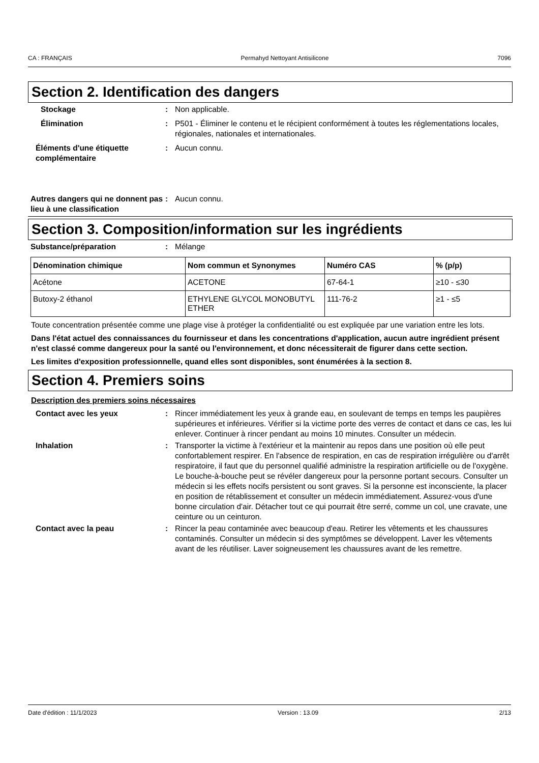CA : FRANÇAIS Permahyd Nettoyant Antisilicone 7096
Section 2. Identification des dangers
Stockage : Non applicable.
Élimination : P501 - Éliminer le contenu et le récipient conformément à toutes les réglementations locales, régionales, nationales et internationales.
Éléments d'une étiquette complémentaire
: Aucun connu.
Autres dangers qui ne donnent pas lieu à une classification
: Aucun connu.
Section 3. Composition/information sur les ingrédients
Substance/préparation : Mélange
| Dénomination chimique | Nom commun et Synonymes | Numéro CAS | % (p/p) |
| --- | --- | --- | --- |
| Acétone | ACETONE | 67-64-1 | ≥10 - ≤30 |
| Butoxy-2 éthanol | ETHYLENE GLYCOL MONOBUTYL ETHER | 111-76-2 | ≥1 - ≤5 |
Toute concentration présentée comme une plage vise à protéger la confidentialité ou est expliquée par une variation entre les lots.
Dans l'état actuel des connaissances du fournisseur et dans les concentrations d'application, aucun autre ingrédient présent n'est classé comme dangereux pour la santé ou l'environnement, et donc nécessiterait de figurer dans cette section.
Les limites d'exposition professionnelle, quand elles sont disponibles, sont énumérées à la section 8.
Section 4. Premiers soins
Description des premiers soins nécessaires
Contact avec les yeux : Rincer immédiatement les yeux à grande eau, en soulevant de temps en temps les paupières supérieures et inférieures. Vérifier si la victime porte des verres de contact et dans ce cas, les lui enlever. Continuer à rincer pendant au moins 10 minutes. Consulter un médecin.
Inhalation : Transporter la victime à l'extérieur et la maintenir au repos dans une position où elle peut confortablement respirer. En l'absence de respiration, en cas de respiration irrégulière ou d'arrêt respiratoire, il faut que du personnel qualifié administre la respiration artificielle ou de l'oxygène. Le bouche-à-bouche peut se révéler dangereux pour la personne portant secours. Consulter un médecin si les effets nocifs persistent ou sont graves. Si la personne est inconsciente, la placer en position de rétablissement et consulter un médecin immédiatement. Assurez-vous d'une bonne circulation d'air. Détacher tout ce qui pourrait être serré, comme un col, une cravate, une ceinture ou un ceinturon.
Contact avec la peau : Rincer la peau contaminée avec beaucoup d'eau. Retirer les vêtements et les chaussures contaminés. Consulter un médecin si des symptômes se développent. Laver les vêtements avant de les réutiliser. Laver soigneusement les chaussures avant de les remettre.
Date d'édition : 11/1/2023 Version : 13.09 2/13